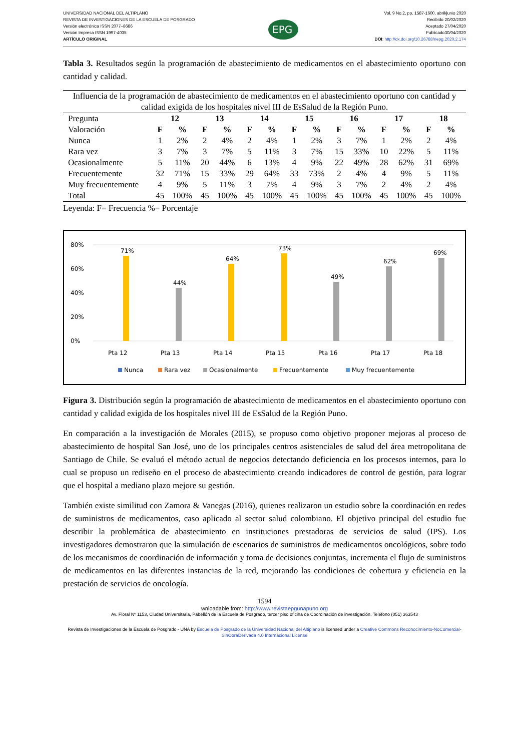UNIVERSIDAD NACIONAL DEL ALTIPLANO
REVISTA DE INVESTIGACIONES DE LA ESCUELA DE POSGRADO
Versión electrónica ISSN 2077–8686
Versión Impresa ISSN 1997-4035
ARTÍCULO ORIGINAL
EPG
Vol. 9 No.2, pp. 1587-1600, abril/junio 2020
Recibido 20/02/2020
Aceptado 27/04/2020
Publicado30/04/2020
DOI: http://dx.doi.org/10.26788/riepg.2020.2.174
Tabla 3. Resultados según la programación de abastecimiento de medicamentos en el abastecimiento oportuno con cantidad y calidad.
| Influencia de la programación de abastecimiento de medicamentos en el abastecimiento oportuno con cantidad y calidad exigida de los hospitales nivel III de EsSalud de la Región Puno. | | | | | | | | | | | | | | |
| --- | --- | --- | --- | --- | --- | --- | --- | --- | --- | --- | --- | --- | --- | --- |
| Pregunta | 12 | | 13 | | 14 | | 15 | | 16 | | 17 | | 18 | |
| Valoración | F | % | F | % | F | % | F | % | F | % | F | % | F | % |
| Nunca | 1 | 2% | 2 | 4% | 2 | 4% | 1 | 2% | 3 | 7% | 1 | 2% | 2 | 4% |
| Rara vez | 3 | 7% | 3 | 7% | 5 | 11% | 3 | 7% | 15 | 33% | 10 | 22% | 5 | 11% |
| Ocasionalmente | 5 | 11% | 20 | 44% | 6 | 13% | 4 | 9% | 22 | 49% | 28 | 62% | 31 | 69% |
| Frecuentemente | 32 | 71% | 15 | 33% | 29 | 64% | 33 | 73% | 2 | 4% | 4 | 9% | 5 | 11% |
| Muy frecuentemente | 4 | 9% | 5 | 11% | 3 | 7% | 4 | 9% | 3 | 7% | 2 | 4% | 2 | 4% |
| Total | 45 | 100% | 45 | 100% | 45 | 100% | 45 | 100% | 45 | 100% | 45 | 100% | 45 | 100% |
Leyenda: F= Frecuencia %= Porcentaje
80%
60%
40%
20%
0%
71%
44%
64%
73%
49%
62%
69%
Pta 12
Pta 13
Pta 14
Pta 15
Pta 16
Pta 17
Pta 18
Nunca
Rara vez
Ocasionalmente
Frecuentemente
Muy frecuentemente
Figura 3. Distribución según la programación de abastecimiento de medicamentos en el abastecimiento oportuno con cantidad y calidad exigida de los hospitales nivel III de EsSalud de la Región Puno.
En comparación a la investigación de Morales (2015), se propuso como objetivo proponer mejoras al proceso de abastecimiento de hospital San José, uno de los principales centros asistenciales de salud del área metropolitana de Santiago de Chile. Se evaluó el método actual de negocios detectando deficiencia en los procesos internos, para lo cual se propuso un rediseño en el proceso de abastecimiento creando indicadores de control de gestión, para lograr que el hospital a mediano plazo mejore su gestión.
También existe similitud con Zamora & Vanegas (2016), quienes realizaron un estudio sobre la coordinación en redes de suministros de medicamentos, caso aplicado al sector salud colombiano. El objetivo principal del estudio fue describir la problemática de abastecimiento en instituciones prestadoras de servicios de salud (IPS). Los investigadores demostraron que la simulación de escenarios de suministros de medicamentos oncológicos, sobre todo de los mecanismos de coordinación de información y toma de decisiones conjuntas, incrementa el flujo de suministros de medicamentos en las diferentes instancias de la red, mejorando las condiciones de cobertura y eficiencia en la prestación de servicios de oncología.
1594
wnloadable from: http://www.revistaepgunapuno.org
Av. Floral Nº 1153, Ciudad Universitaria, Pabellón de la Escuela de Posgrado, tercer piso oficina de Coordinación de investigación. Teléfono (051) 363543
Revista de Investigaciones de la Escuela de Posgrado - UNA by Escuela de Posgrado de la Universidad Nacional del Altiplano is licensed under a Creative Commons Reconocimiento-NoComercial-SinObraDerivada 4.0 Internacional License